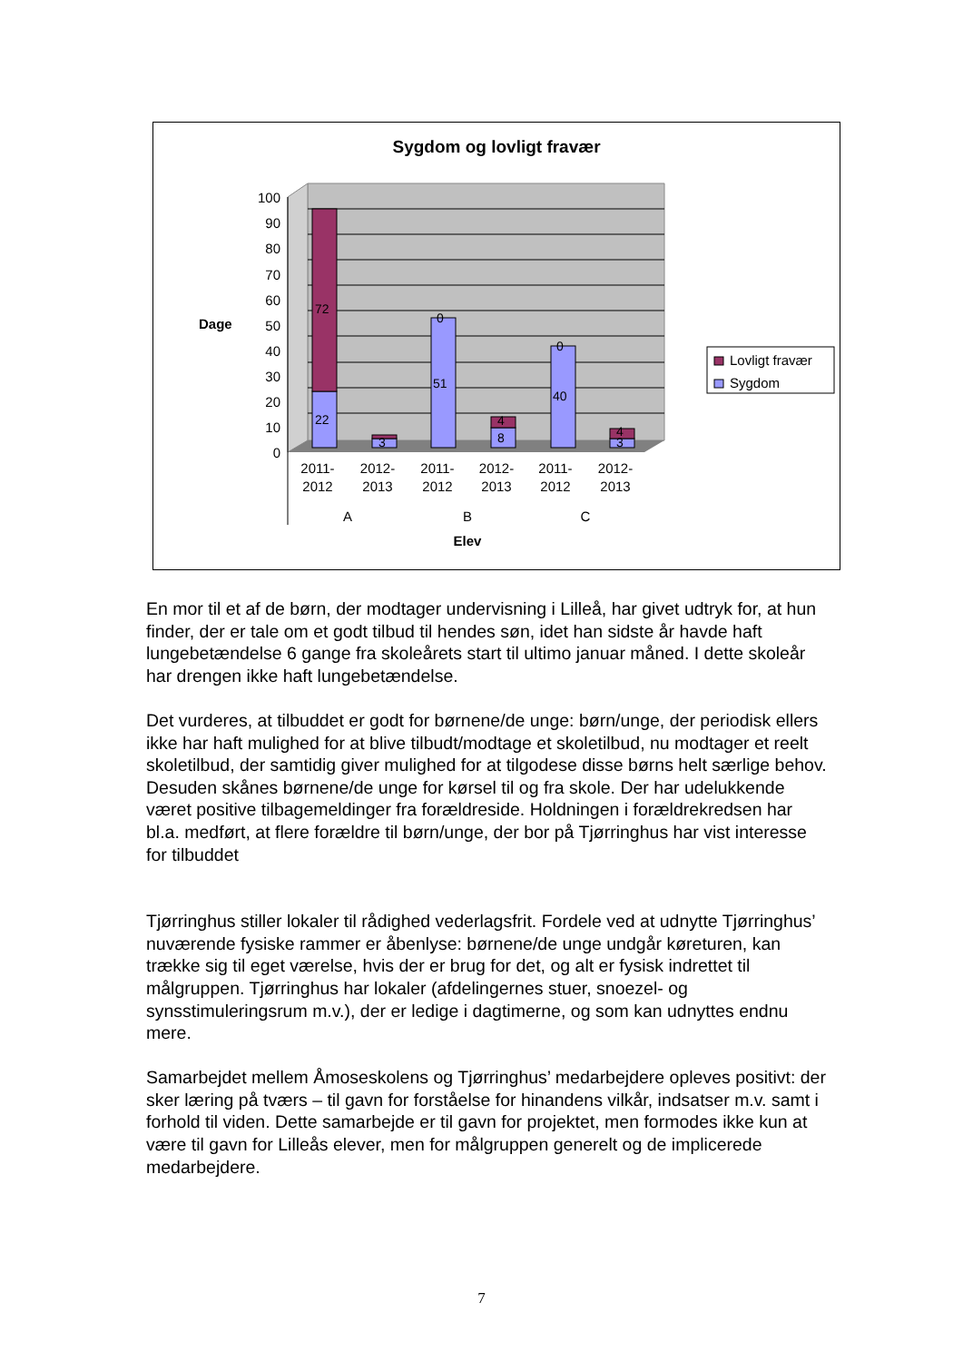Sygdom og lovligt fravær
100
90
80
70
60
50
40
30
20
10
0
Dage
72
22
3
51
0
8
4
40
0
3
4
2011-
2012
2012-
2013
2011-
2012
2012-
2013
2011-
2012
2012-
2013
A
B
C
Elev
Lovligt fravær
Sygdom
En mor til et af de børn, der modtager undervisning i Lilleå, har givet udtryk for, at hun finder, der er tale om et godt tilbud til hendes søn, idet han sidste år havde haft lungebetændelse 6 gange fra skoleårets start til ultimo januar måned. I dette skoleår har drengen ikke haft lungebetændelse.
Det vurderes, at tilbuddet er godt for børnene/de unge: børn/unge, der periodisk ellers ikke har haft mulighed for at blive tilbudt/modtage et skoletilbud, nu modtager et reelt skoletilbud, der samtidig giver mulighed for at tilgodese disse børns helt særlige behov. Desuden skånes børnene/de unge for kørsel til og fra skole. Der har udelukkende været positive tilbagemeldinger fra forældreside. Holdningen i forældrekredsen har bl.a. medført, at flere forældre til børn/unge, der bor på Tjørringhus har vist interesse for tilbuddet
Tjørringhus stiller lokaler til rådighed vederlagsfrit. Fordele ved at udnytte Tjørringhus’ nuværende fysiske rammer er åbenlyse: børnene/de unge undgår køreturen, kan trække sig til eget værelse, hvis der er brug for det, og alt er fysisk indrettet til målgruppen. Tjørringhus har lokaler (afdelingernes stuer, snoezel- og synsstimuleringsrum m.v.), der er ledige i dagtimerne, og som kan udnyttes endnu mere.
Samarbejdet mellem Åmoseskolens og Tjørringhus’ medarbejdere opleves positivt: der sker læring på tværs – til gavn for forståelse for hinandens vilkår, indsatser m.v. samt i forhold til viden. Dette samarbejde er til gavn for projektet, men formodes ikke kun at være til gavn for Lilleås elever, men for målgruppen generelt og de implicerede medarbejdere.
7